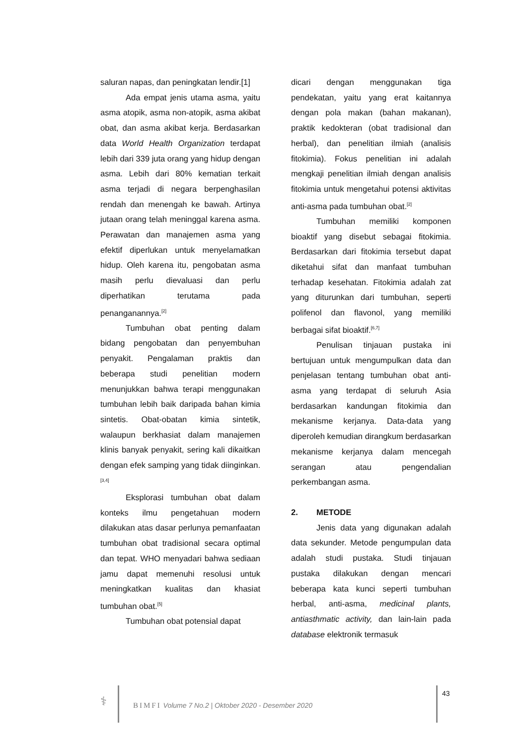saluran napas, dan peningkatan lendir.[1]
Ada empat jenis utama asma, yaitu asma atopik, asma non-atopik, asma akibat obat, dan asma akibat kerja. Berdasarkan data World Health Organization terdapat lebih dari 339 juta orang yang hidup dengan asma. Lebih dari 80% kematian terkait asma terjadi di negara berpenghasilan rendah dan menengah ke bawah. Artinya jutaan orang telah meninggal karena asma. Perawatan dan manajemen asma yang efektif diperlukan untuk menyelamatkan hidup. Oleh karena itu, pengobatan asma masih perlu dievaluasi dan perlu diperhatikan terutama pada penanganannya.<sup>[2]</sup>
Tumbuhan obat penting dalam bidang pengobatan dan penyembuhan penyakit. Pengalaman praktis dan beberapa studi penelitian modern menunjukkan bahwa terapi menggunakan tumbuhan lebih baik daripada bahan kimia sintetis. Obat-obatan kimia sintetik, walaupun berkhasiat dalam manajemen klinis banyak penyakit, sering kali dikaitkan dengan efek samping yang tidak diinginkan.<sup>[3,4]</sup>
Eksplorasi tumbuhan obat dalam konteks ilmu pengetahuan modern dilakukan atas dasar perlunya pemanfaatan tumbuhan obat tradisional secara optimal dan tepat. WHO menyadari bahwa sediaan jamu dapat memenuhi resolusi untuk meningkatkan kualitas dan khasiat tumbuhan obat.<sup>[5]</sup>
Tumbuhan obat potensial dapat
dicari dengan menggunakan tiga pendekatan, yaitu yang erat kaitannya dengan pola makan (bahan makanan), praktik kedokteran (obat tradisional dan herbal), dan penelitian ilmiah (analisis fitokimia). Fokus penelitian ini adalah mengkaji penelitian ilmiah dengan analisis fitokimia untuk mengetahui potensi aktivitas anti-asma pada tumbuhan obat.<sup>[2]</sup>
Tumbuhan memiliki komponen bioaktif yang disebut sebagai fitokimia. Berdasarkan dari fitokimia tersebut dapat diketahui sifat dan manfaat tumbuhan terhadap kesehatan. Fitokimia adalah zat yang diturunkan dari tumbuhan, seperti polifenol dan flavonol, yang memiliki berbagai sifat bioaktif.<sup>[6,7]</sup>
Penulisan tinjauan pustaka ini bertujuan untuk mengumpulkan data dan penjelasan tentang tumbuhan obat anti-asma yang terdapat di seluruh Asia berdasarkan kandungan fitokimia dan mekanisme kerjanya. Data-data yang diperoleh kemudian dirangkum berdasarkan mekanisme kerjanya dalam mencegah serangan atau pengendalian perkembangan asma.
2. METODE
Jenis data yang digunakan adalah data sekunder. Metode pengumpulan data adalah studi pustaka. Studi tinjauan pustaka dilakukan dengan mencari beberapa kata kunci seperti tumbuhan herbal, anti-asma, medicinal plants, antiasthmatic activity, dan lain-lain pada database elektronik termasuk
⚕
BIMFI Volume 7 No.2 | Oktober 2020 - Desember 2020
43